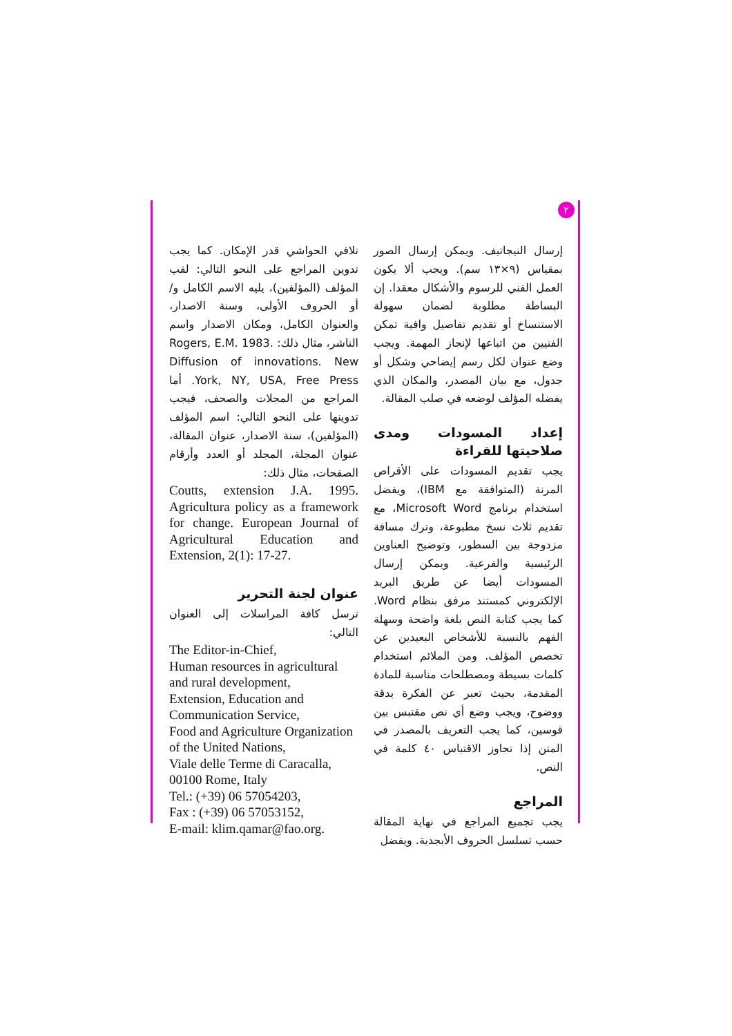٢
إرسال النيجاتيف. ويمكن إرسال الصور بمقياس (٩×١٣ سم). ويجب ألا يكون العمل الفني للرسوم والأشكال معقدا. إن البساطة مطلوبة لضمان سهولة الاستنساخ أو تقديم تفاصيل وافية تمكن الفنيين من اتباعها لإنجاز المهمة. ويجب وضع عنوان لكل رسم إيضاحي وشكل أو جدول، مع بيان المصدر، والمكان الذي يفضله المؤلف لوضعه في صلب المقالة.
إعداد المسودات ومدى صلاحيتها للقراءة
يجب تقديم المسودات على الأقراص المرنة (المتوافقة مع IBM)، ويفضل استخدام برنامج Microsoft Word، مع تقديم ثلاث نسخ مطبوعة، وترك مسافة مزدوجة بين السطور، وتوضيح العناوين الرئيسية والفرعية. ويمكن إرسال المسودات أيضا عن طريق البريد الإلكتروني كمستند مرفق بنظام Word. كما يجب كتابة النص بلغة واضحة وسهلة الفهم بالنسبة للأشخاص البعيدين عن تخصص المؤلف. ومن الملائم استخدام كلمات بسيطة ومصطلحات مناسبة للمادة المقدمة، بحيث تعبر عن الفكرة بدقة ووضوح، ويجب وضع أي نص مقتبس بين قوسين، كما يجب التعريف بالمصدر في المتن إذا تجاوز الاقتباس ٤٠ كلمة في النص.
المراجع
يجب تجميع المراجع في نهاية المقالة حسب تسلسل الحروف الأبجدية. ويفضل
تلافي الحواشي قدر الإمكان. كما يجب تدوين المراجع على النحو التالي: لقب المؤلف (المؤلفين)، يليه الاسم الكامل و/أو الحروف الأولى، وسنة الاصدار، والعنوان الكامل، ومكان الاصدار واسم الناشر، مثال ذلك: Rogers, E.M. 1983. Diffusion of innovations. New York, NY, USA, Free Press. أما المراجع من المجلات والصحف، فيجب تدوينها على النحو التالي: اسم المؤلف (المؤلفين)، سنة الاصدار، عنوان المقالة، عنوان المجلة، المجلد أو العدد وأرقام الصفحات، مثال ذلك:
Coutts, extension J.A. 1995. Agricultura policy as a framework for change. European Journal of Agricultural Education and Extension, 2(1): 17-27.
عنوان لجنة التحرير
ترسل كافة المراسلات إلى العنوان التالي:
The Editor-in-Chief,
Human resources in agricultural and rural development,
Extension, Education and Communication Service,
Food and Agriculture Organization of the United Nations,
Viale delle Terme di Caracalla,
00100 Rome, Italy
Tel.: (+39) 06 57054203,
Fax : (+39) 06 57053152,
E-mail: klim.qamar@fao.org.